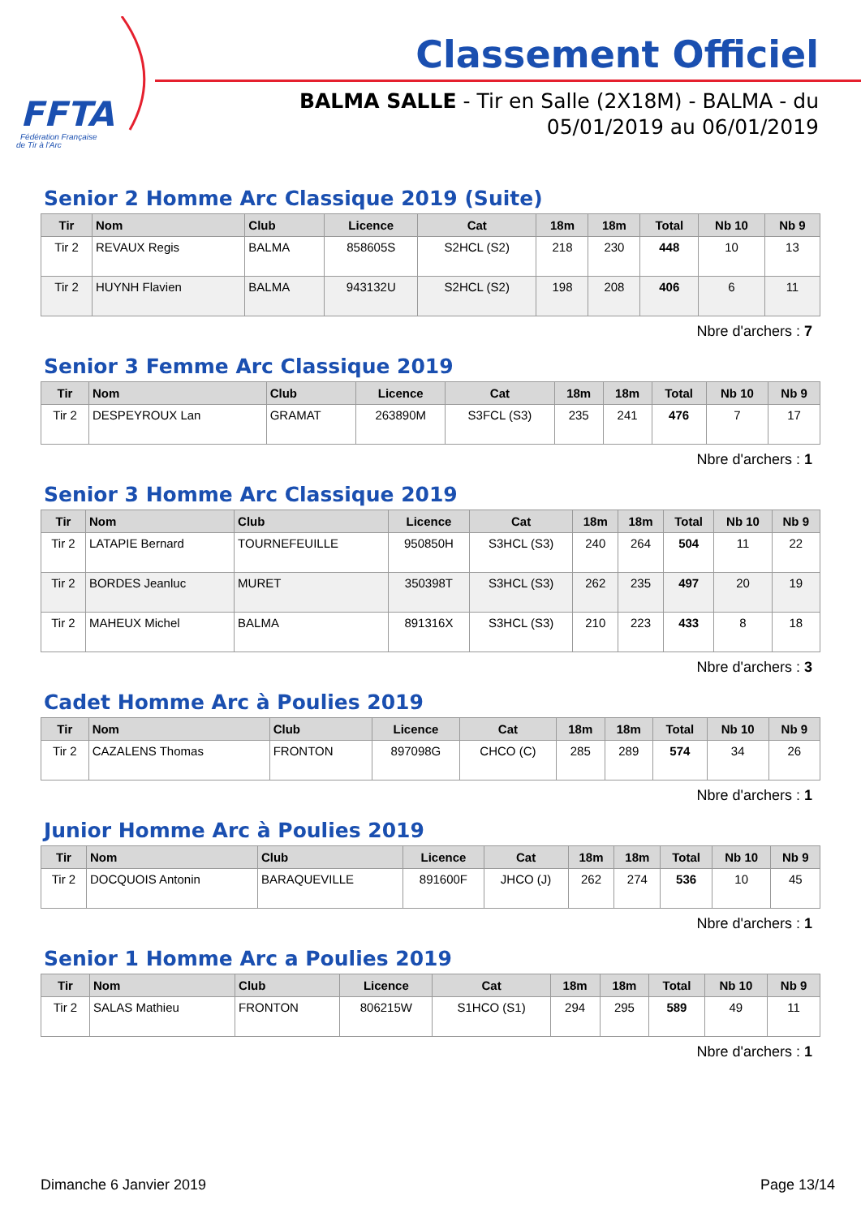FFTA
Fédération Française
de Tir à l'Arc
Classement Officiel
BALMA SALLE - Tir en Salle (2X18M) - BALMA - du
05/01/2019 au 06/01/2019
Senior 2 Homme Arc Classique 2019 (Suite)
| Tir | Nom | Club | Licence | Cat | 18m | 18m | Total | Nb 10 | Nb 9 |
| --- | --- | --- | --- | --- | --- | --- | --- | --- | --- |
| Tir 2 | REVAUX Regis | BALMA | 858605S | S2HCL (S2) | 218 | 230 | 448 | 10 | 13 |
| Tir 2 | HUYNH Flavien | BALMA | 943132U | S2HCL (S2) | 198 | 208 | 406 | 6 | 11 |
Nbre d'archers : 7
Senior 3 Femme Arc Classique 2019
| Tir | Nom | Club | Licence | Cat | 18m | 18m | Total | Nb 10 | Nb 9 |
| --- | --- | --- | --- | --- | --- | --- | --- | --- | --- |
| Tir 2 | DESPEYROUX Lan | GRAMAT | 263890M | S3FCL (S3) | 235 | 241 | 476 | 7 | 17 |
Nbre d'archers : 1
Senior 3 Homme Arc Classique 2019
| Tir | Nom | Club | Licence | Cat | 18m | 18m | Total | Nb 10 | Nb 9 |
| --- | --- | --- | --- | --- | --- | --- | --- | --- | --- |
| Tir 2 | LATAPIE Bernard | TOURNEFEUILLE | 950850H | S3HCL (S3) | 240 | 264 | 504 | 11 | 22 |
| Tir 2 | BORDES Jeanluc | MURET | 350398T | S3HCL (S3) | 262 | 235 | 497 | 20 | 19 |
| Tir 2 | MAHEUX Michel | BALMA | 891316X | S3HCL (S3) | 210 | 223 | 433 | 8 | 18 |
Nbre d'archers : 3
Cadet Homme Arc à Poulies 2019
| Tir | Nom | Club | Licence | Cat | 18m | 18m | Total | Nb 10 | Nb 9 |
| --- | --- | --- | --- | --- | --- | --- | --- | --- | --- |
| Tir 2 | CAZALENS Thomas | FRONTON | 897098G | CHCO (C) | 285 | 289 | 574 | 34 | 26 |
Nbre d'archers : 1
Junior Homme Arc à Poulies 2019
| Tir | Nom | Club | Licence | Cat | 18m | 18m | Total | Nb 10 | Nb 9 |
| --- | --- | --- | --- | --- | --- | --- | --- | --- | --- |
| Tir 2 | DOCQUOIS Antonin | BARAQUEVILLE | 891600F | JHCO (J) | 262 | 274 | 536 | 10 | 45 |
Nbre d'archers : 1
Senior 1 Homme Arc a Poulies 2019
| Tir | Nom | Club | Licence | Cat | 18m | 18m | Total | Nb 10 | Nb 9 |
| --- | --- | --- | --- | --- | --- | --- | --- | --- | --- |
| Tir 2 | SALAS Mathieu | FRONTON | 806215W | S1HCO (S1) | 294 | 295 | 589 | 49 | 11 |
Nbre d'archers : 1
Dimanche 6 Janvier 2019 Page 13/14